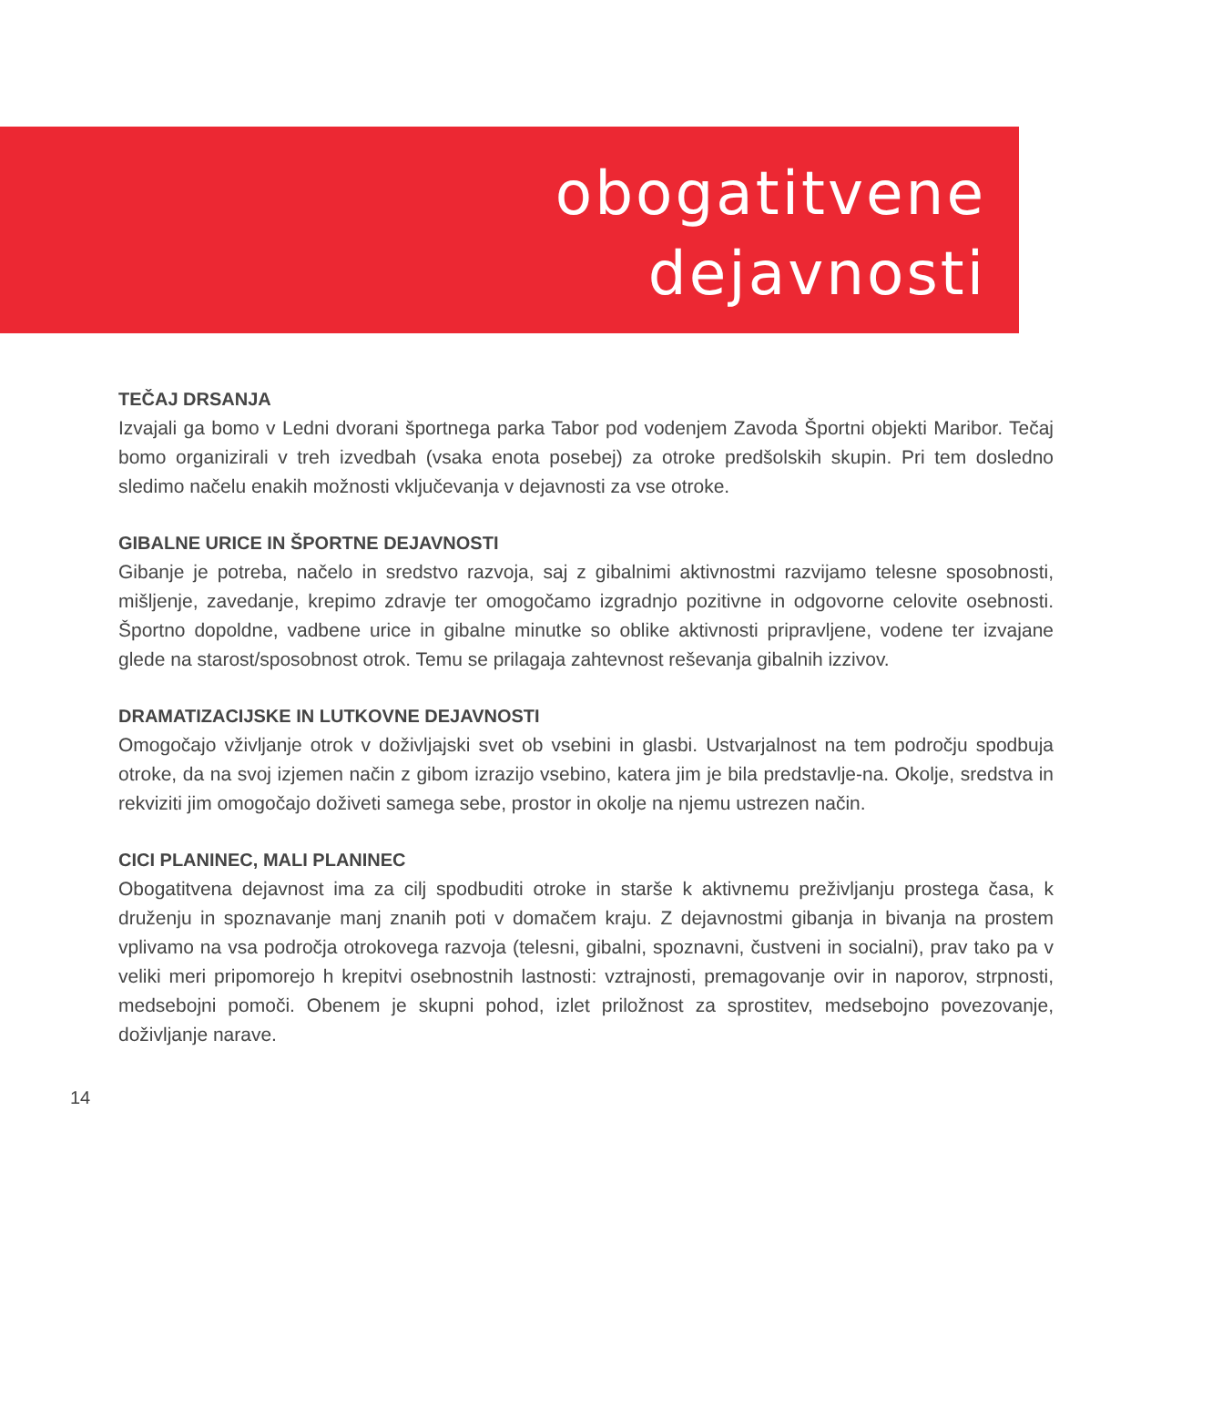obogatitvene
dejavnosti
TEČAJ DRSANJA
Izvajali ga bomo v Ledni dvorani športnega parka Tabor pod vodenjem Zavoda Športni objekti Maribor. Tečaj bomo organizirali v treh izvedbah (vsaka enota posebej) za otroke predšolskih skupin. Pri tem dosledno sledimo načelu enakih možnosti vključevanja v dejavnosti za vse otroke.
GIBALNE URICE IN ŠPORTNE DEJAVNOSTI
Gibanje je potreba, načelo in sredstvo razvoja, saj z gibalnimi aktivnostmi razvijamo telesne sposobnosti, mišljenje, zavedanje, krepimo zdravje ter omogočamo izgradnjo pozitivne in odgovorne celovite osebnosti. Športno dopoldne, vadbene urice in gibalne minutke so oblike aktivnosti pripravljene, vodene ter izvajane glede na starost/sposobnost otrok. Temu se prilagaja zahtevnost reševanja gibalnih izzivov.
DRAMATIZACIJSKE IN LUTKOVNE DEJAVNOSTI
Omogočajo vživljanje otrok v doživljajski svet ob vsebini in glasbi. Ustvarjalnost na tem področju spodbuja otroke, da na svoj izjemen način z gibom izrazijo vsebino, katera jim je bila predstavlje-na. Okolje, sredstva in rekviziti jim omogočajo doživeti samega sebe, prostor in okolje na njemu ustrezen način.
CICI PLANINEC, MALI PLANINEC
Obogatitvena dejavnost ima za cilj spodbuditi otroke in starše k aktivnemu preživljanju prostega časa, k druženju in spoznavanje manj znanih poti v domačem kraju. Z dejavnostmi gibanja in bivanja na prostem vplivamo na vsa področja otrokovega razvoja (telesni, gibalni, spoznavni, čustveni in socialni), prav tako pa v veliki meri pripomorejo h krepitvi osebnostnih lastnosti: vztrajnosti, premagovanje ovir in naporov, strpnosti, medsebojni pomoči. Obenem je skupni pohod, izlet priložnost za sprostitev, medsebojno povezovanje, doživljanje narave.
14